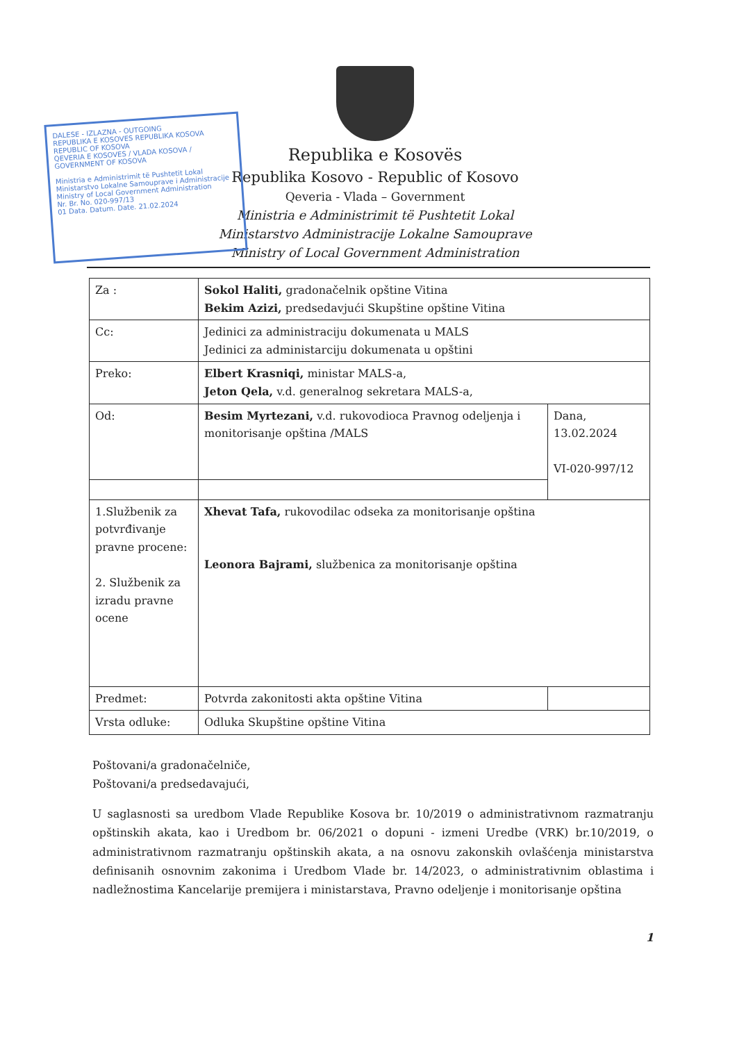DALESE - IZLAZNA - OUTGOING
REPUBLIKA E KOSOVES REPUBLIKA KOSOVA REPUBLIC OF KOSOVA
QEVERIA E KOSOVES / VLADA KOSOVA / GOVERNMENT OF KOSOVA
Ministria e Administrimit të Pushtetit Lokal
Ministarstvo Lokalne Samouprave i Administracije
Ministry of Local Government Administration
Nr. Br. No. 020-997/13
01 Data. Datum. Date. 21.02.2024
Republika e Kosovës
Republika Kosovo - Republic of Kosovo
Qeveria - Vlada – Government
Ministria e Administrimit të Pushtetit Lokal
Ministarstvo Administracije Lokalne Samouprave
Ministry of Local Government Administration
| Za : | Sokol Haliti, gradonačelnik opštine Vitina Bekim Azizi, predsedavjući Skupštine opštine Vitina | |
| Cc: | Jedinici za administraciju dokumenata u MALS Jedinici za administarciju dokumenata u opštini | |
| Preko: | Elbert Krasniqi, ministar MALS-a, Jeton Qela, v.d. generalnog sekretara MALS-a, | |
| Od: | Besim Myrtezani, v.d. rukovodioca Pravnog odeljenja i monitorisanje opština /MALS | Dana, 13.02.2024 VI-020-997/12 |
| 1.Službenik za potvrđivanje pravne procene: 2. Službenik za izradu pravne ocene | Xhevat Tafa, rukovodilac odseka za monitorisanje opština Leonora Bajrami, službenica za monitorisanje opština | |
| Predmet: | Potvrda zakonitosti akta opštine Vitina | |
| Vrsta odluke: | Odluka Skupštine opštine Vitina | |
Poštovani/a gradonačelniče,
Poštovani/a predsedavajući,
U saglasnosti sa uredbom Vlade Republike Kosova br. 10/2019 o administrativnom razmatranju opštinskih akata, kao i Uredbom br. 06/2021 o dopuni - izmeni Uredbe (VRK) br.10/2019, o administrativnom razmatranju opštinskih akata, a na osnovu zakonskih ovlašćenja ministarstva definisanih osnovnim zakonima i Uredbom Vlade br. 14/2023, o administrativnim oblastima i nadležnostima Kancelarije premijera i ministarstava, Pravno odeljenje i monitorisanje opština
1